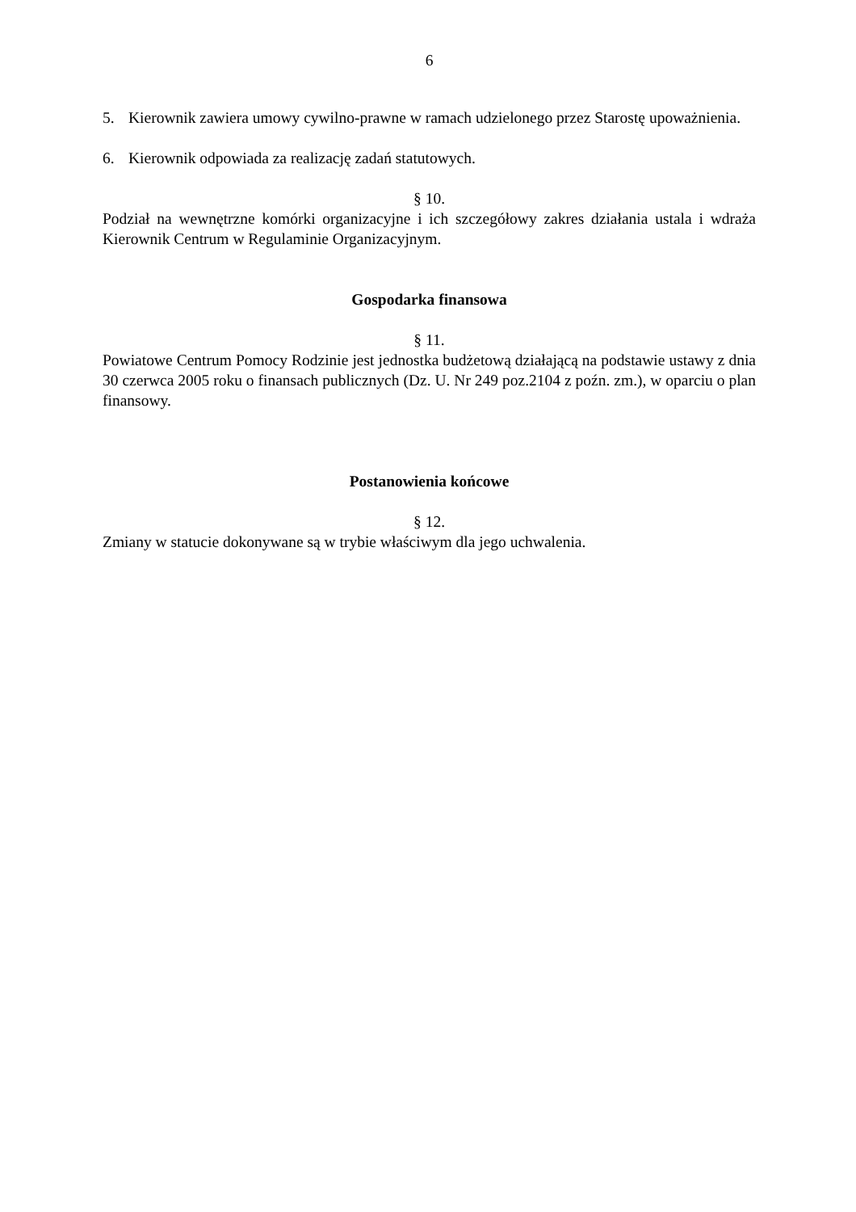6
5. Kierownik zawiera umowy cywilno-prawne w ramach udzielonego przez Starostę upoważnienia.
6. Kierownik odpowiada za realizację zadań statutowych.
§ 10.
Podział na wewnętrzne komórki organizacyjne i ich szczegółowy zakres działania ustala i wdraża Kierownik Centrum w Regulaminie Organizacyjnym.
Gospodarka finansowa
§ 11.
Powiatowe Centrum Pomocy Rodzinie jest jednostka budżetową działającą na podstawie ustawy z dnia 30 czerwca 2005 roku o finansach publicznych (Dz. U. Nr 249 poz.2104 z poźn. zm.), w oparciu o plan finansowy.
Postanowienia końcowe
§ 12.
Zmiany w statucie dokonywane są w trybie właściwym dla jego uchwalenia.